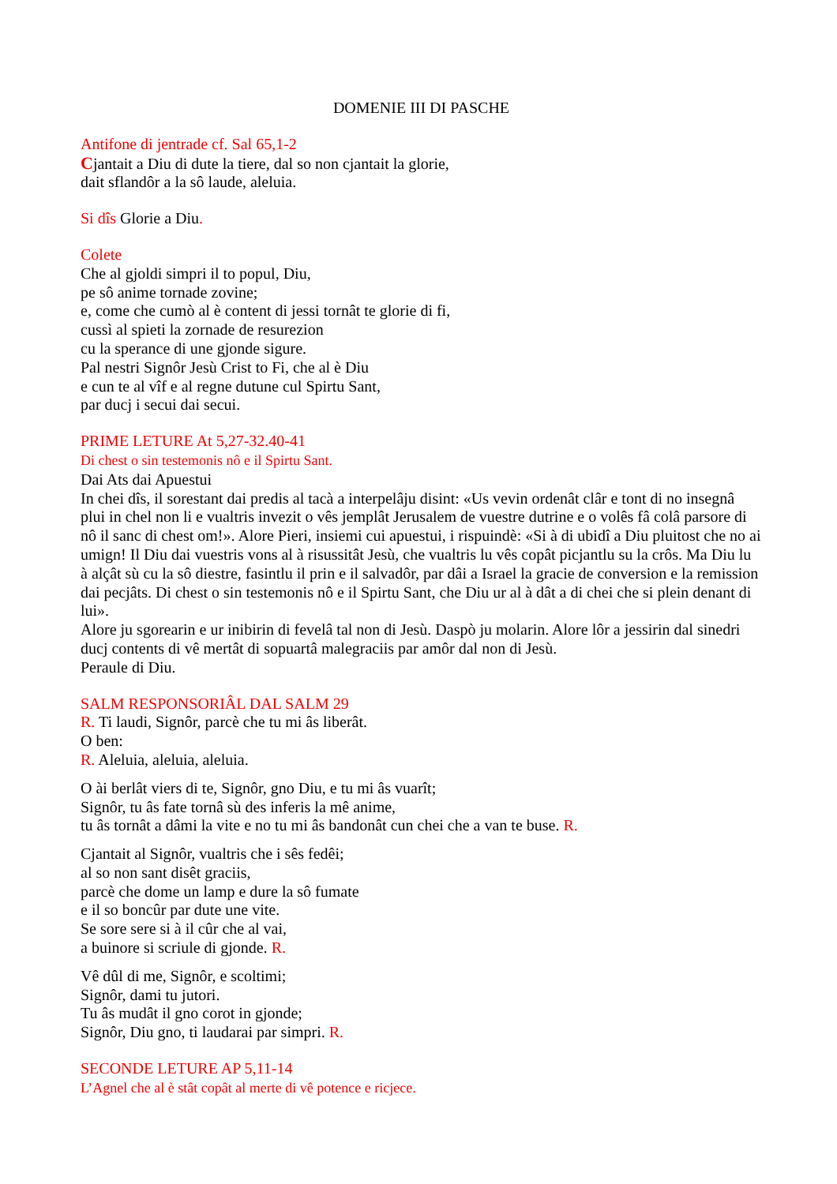DOMENIE III DI PASCHE
Antifone di jentrade cf. Sal 65,1-2
Cjantait a Diu di dute la tiere, dal so non cjantait la glorie,
dait sflandôr a la sô laude, aleluia.
Si dîs Glorie a Diu.
Colete
Che al gjoldi simpri il to popul, Diu,
pe sô anime tornade zovine;
e, come che cumò al è content di jessi tornât te glorie di fi,
cussì al spieti la zornade de resurezion
cu la sperance di une gjonde sigure.
Pal nestri Signôr Jesù Crist to Fi, che al è Diu
e cun te al vîf e al regne dutune cul Spirtu Sant,
par ducj i secui dai secui.
PRIME LETURE At 5,27-32.40-41
Di chest o sin testemonis nô e il Spirtu Sant.
Dai Ats dai Apuestui
In chei dîs, il sorestant dai predis al tacà a interpelâju disint: «Us vevin ordenât clâr e tont di no insegnâ plui in chel non li e vualtris invezit o vês jemplât Jerusalem de vuestre dutrine e o volês fâ colâ parsore di nô il sanc di chest om!». Alore Pieri, insiemi cui apuestui, i rispuindè: «Si à di ubidî a Diu pluitost che no ai umign! Il Diu dai vuestris vons al à risussitât Jesù, che vualtris lu vês copât picjantlu su la crôs. Ma Diu lu à alçât sù cu la sô diestre, fasintlu il prin e il salvadôr, par dâi a Israel la gracie de conversion e la remission dai pecjâts. Di chest o sin testemonis nô e il Spirtu Sant, che Diu ur al à dât a di chei che si plein denant di lui».
Alore ju sgorearin e ur inibirin di fevelâ tal non di Jesù. Daspò ju molarin. Alore lôr a jessirin dal sinedri ducj contents di vê mertât di sopuartâ malegraciis par amôr dal non di Jesù.
Peraule di Diu.
SALM RESPONSORIÂL DAL SALM 29
R. Ti laudi, Signôr, parcè che tu mi âs liberât.
O ben:
R. Aleluia, aleluia, aleluia.
O ài berlât viers di te, Signôr, gno Diu, e tu mi âs vuarît;
Signôr, tu âs fate tornâ sù des inferis la mê anime,
tu âs tornât a dâmi la vite e no tu mi âs bandonât cun chei che a van te buse. R.
Cjantait al Signôr, vualtris che i sês fedêi;
al so non sant disêt graciis,
parcè che dome un lamp e dure la sô fumate
e il so boncûr par dute une vite.
Se sore sere si à il cûr che al vai,
a buinore si scriule di gjonde. R.
Vê dûl di me, Signôr, e scoltimi;
Signôr, dami tu jutori.
Tu âs mudât il gno corot in gjonde;
Signôr, Diu gno, ti laudarai par simpri. R.
SECONDE LETURE AP 5,11-14
L’Agnel che al è stât copât al merte di vê potence e ricjece.